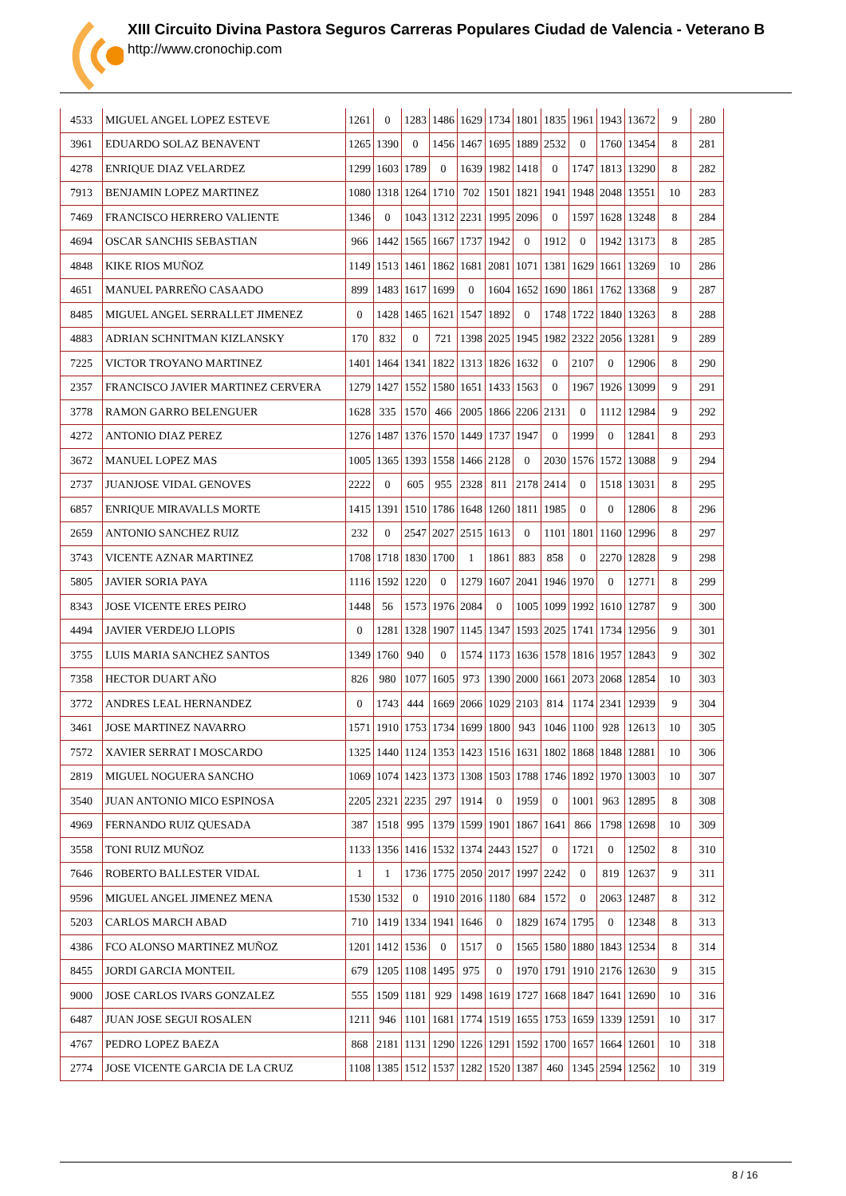XIII Circuito Divina Pastora Seguros Carreras Populares Ciudad de Valencia - Veterano B
http://www.cronochip.com
| 4533 | MIGUEL ANGEL LOPEZ ESTEVE | 1261 | 0 | 1283 | 1486 | 1629 | 1734 | 1801 | 1835 | 1961 | 1943 | 13672 | 9 | 280 |
| 3961 | EDUARDO SOLAZ BENAVENT | 1265 | 1390 | 0 | 1456 | 1467 | 1695 | 1889 | 2532 | 0 | 1760 | 13454 | 8 | 281 |
| 4278 | ENRIQUE DIAZ VELARDEZ | 1299 | 1603 | 1789 | 0 | 1639 | 1982 | 1418 | 0 | 1747 | 1813 | 13290 | 8 | 282 |
| 7913 | BENJAMIN LOPEZ MARTINEZ | 1080 | 1318 | 1264 | 1710 | 702 | 1501 | 1821 | 1941 | 1948 | 2048 | 13551 | 10 | 283 |
| 7469 | FRANCISCO HERRERO VALIENTE | 1346 | 0 | 1043 | 1312 | 2231 | 1995 | 2096 | 0 | 1597 | 1628 | 13248 | 8 | 284 |
| 4694 | OSCAR SANCHIS SEBASTIAN | 966 | 1442 | 1565 | 1667 | 1737 | 1942 | 0 | 1912 | 0 | 1942 | 13173 | 8 | 285 |
| 4848 | KIKE RIOS MUÑOZ | 1149 | 1513 | 1461 | 1862 | 1681 | 2081 | 1071 | 1381 | 1629 | 1661 | 13269 | 10 | 286 |
| 4651 | MANUEL PARREÑO CASAADO | 899 | 1483 | 1617 | 1699 | 0 | 1604 | 1652 | 1690 | 1861 | 1762 | 13368 | 9 | 287 |
| 8485 | MIGUEL ANGEL SERRALLET JIMENEZ | 0 | 1428 | 1465 | 1621 | 1547 | 1892 | 0 | 1748 | 1722 | 1840 | 13263 | 8 | 288 |
| 4883 | ADRIAN SCHNITMAN KIZLANSKY | 170 | 832 | 0 | 721 | 1398 | 2025 | 1945 | 1982 | 2322 | 2056 | 13281 | 9 | 289 |
| 7225 | VICTOR TROYANO MARTINEZ | 1401 | 1464 | 1341 | 1822 | 1313 | 1826 | 1632 | 0 | 2107 | 0 | 12906 | 8 | 290 |
| 2357 | FRANCISCO JAVIER MARTINEZ CERVERA | 1279 | 1427 | 1552 | 1580 | 1651 | 1433 | 1563 | 0 | 1967 | 1926 | 13099 | 9 | 291 |
| 3778 | RAMON GARRO BELENGUER | 1628 | 335 | 1570 | 466 | 2005 | 1866 | 2206 | 2131 | 0 | 1112 | 12984 | 9 | 292 |
| 4272 | ANTONIO DIAZ PEREZ | 1276 | 1487 | 1376 | 1570 | 1449 | 1737 | 1947 | 0 | 1999 | 0 | 12841 | 8 | 293 |
| 3672 | MANUEL LOPEZ MAS | 1005 | 1365 | 1393 | 1558 | 1466 | 2128 | 0 | 2030 | 1576 | 1572 | 13088 | 9 | 294 |
| 2737 | JUANJOSE VIDAL GENOVES | 2222 | 0 | 605 | 955 | 2328 | 811 | 2178 | 2414 | 0 | 1518 | 13031 | 8 | 295 |
| 6857 | ENRIQUE MIRAVALLS MORTE | 1415 | 1391 | 1510 | 1786 | 1648 | 1260 | 1811 | 1985 | 0 | 0 | 12806 | 8 | 296 |
| 2659 | ANTONIO SANCHEZ RUIZ | 232 | 0 | 2547 | 2027 | 2515 | 1613 | 0 | 1101 | 1801 | 1160 | 12996 | 8 | 297 |
| 3743 | VICENTE AZNAR MARTINEZ | 1708 | 1718 | 1830 | 1700 | 1 | 1861 | 883 | 858 | 0 | 2270 | 12828 | 9 | 298 |
| 5805 | JAVIER SORIA PAYA | 1116 | 1592 | 1220 | 0 | 1279 | 1607 | 2041 | 1946 | 1970 | 0 | 12771 | 8 | 299 |
| 8343 | JOSE VICENTE ERES PEIRO | 1448 | 56 | 1573 | 1976 | 2084 | 0 | 1005 | 1099 | 1992 | 1610 | 12787 | 9 | 300 |
| 4494 | JAVIER VERDEJO LLOPIS | 0 | 1281 | 1328 | 1907 | 1145 | 1347 | 1593 | 2025 | 1741 | 1734 | 12956 | 9 | 301 |
| 3755 | LUIS MARIA SANCHEZ SANTOS | 1349 | 1760 | 940 | 0 | 1574 | 1173 | 1636 | 1578 | 1816 | 1957 | 12843 | 9 | 302 |
| 7358 | HECTOR DUART AÑO | 826 | 980 | 1077 | 1605 | 973 | 1390 | 2000 | 1661 | 2073 | 2068 | 12854 | 10 | 303 |
| 3772 | ANDRES LEAL HERNANDEZ | 0 | 1743 | 444 | 1669 | 2066 | 1029 | 2103 | 814 | 1174 | 2341 | 12939 | 9 | 304 |
| 3461 | JOSE MARTINEZ NAVARRO | 1571 | 1910 | 1753 | 1734 | 1699 | 1800 | 943 | 1046 | 1100 | 928 | 12613 | 10 | 305 |
| 7572 | XAVIER SERRAT I MOSCARDO | 1325 | 1440 | 1124 | 1353 | 1423 | 1516 | 1631 | 1802 | 1868 | 1848 | 12881 | 10 | 306 |
| 2819 | MIGUEL NOGUERA SANCHO | 1069 | 1074 | 1423 | 1373 | 1308 | 1503 | 1788 | 1746 | 1892 | 1970 | 13003 | 10 | 307 |
| 3540 | JUAN ANTONIO MICO ESPINOSA | 2205 | 2321 | 2235 | 297 | 1914 | 0 | 1959 | 0 | 1001 | 963 | 12895 | 8 | 308 |
| 4969 | FERNANDO RUIZ QUESADA | 387 | 1518 | 995 | 1379 | 1599 | 1901 | 1867 | 1641 | 866 | 1798 | 12698 | 10 | 309 |
| 3558 | TONI RUIZ MUÑOZ | 1133 | 1356 | 1416 | 1532 | 1374 | 2443 | 1527 | 0 | 1721 | 0 | 12502 | 8 | 310 |
| 7646 | ROBERTO BALLESTER VIDAL | 1 | 1 | 1736 | 1775 | 2050 | 2017 | 1997 | 2242 | 0 | 819 | 12637 | 9 | 311 |
| 9596 | MIGUEL ANGEL JIMENEZ MENA | 1530 | 1532 | 0 | 1910 | 2016 | 1180 | 684 | 1572 | 0 | 2063 | 12487 | 8 | 312 |
| 5203 | CARLOS MARCH ABAD | 710 | 1419 | 1334 | 1941 | 1646 | 0 | 1829 | 1674 | 1795 | 0 | 12348 | 8 | 313 |
| 4386 | FCO ALONSO MARTINEZ MUÑOZ | 1201 | 1412 | 1536 | 0 | 1517 | 0 | 1565 | 1580 | 1880 | 1843 | 12534 | 8 | 314 |
| 8455 | JORDI GARCIA MONTEIL | 679 | 1205 | 1108 | 1495 | 975 | 0 | 1970 | 1791 | 1910 | 2176 | 12630 | 9 | 315 |
| 9000 | JOSE CARLOS IVARS GONZALEZ | 555 | 1509 | 1181 | 929 | 1498 | 1619 | 1727 | 1668 | 1847 | 1641 | 12690 | 10 | 316 |
| 6487 | JUAN JOSE SEGUI ROSALEN | 1211 | 946 | 1101 | 1681 | 1774 | 1519 | 1655 | 1753 | 1659 | 1339 | 12591 | 10 | 317 |
| 4767 | PEDRO LOPEZ BAEZA | 868 | 2181 | 1131 | 1290 | 1226 | 1291 | 1592 | 1700 | 1657 | 1664 | 12601 | 10 | 318 |
| 2774 | JOSE VICENTE GARCIA DE LA CRUZ | 1108 | 1385 | 1512 | 1537 | 1282 | 1520 | 1387 | 460 | 1345 | 2594 | 12562 | 10 | 319 |
8 / 16